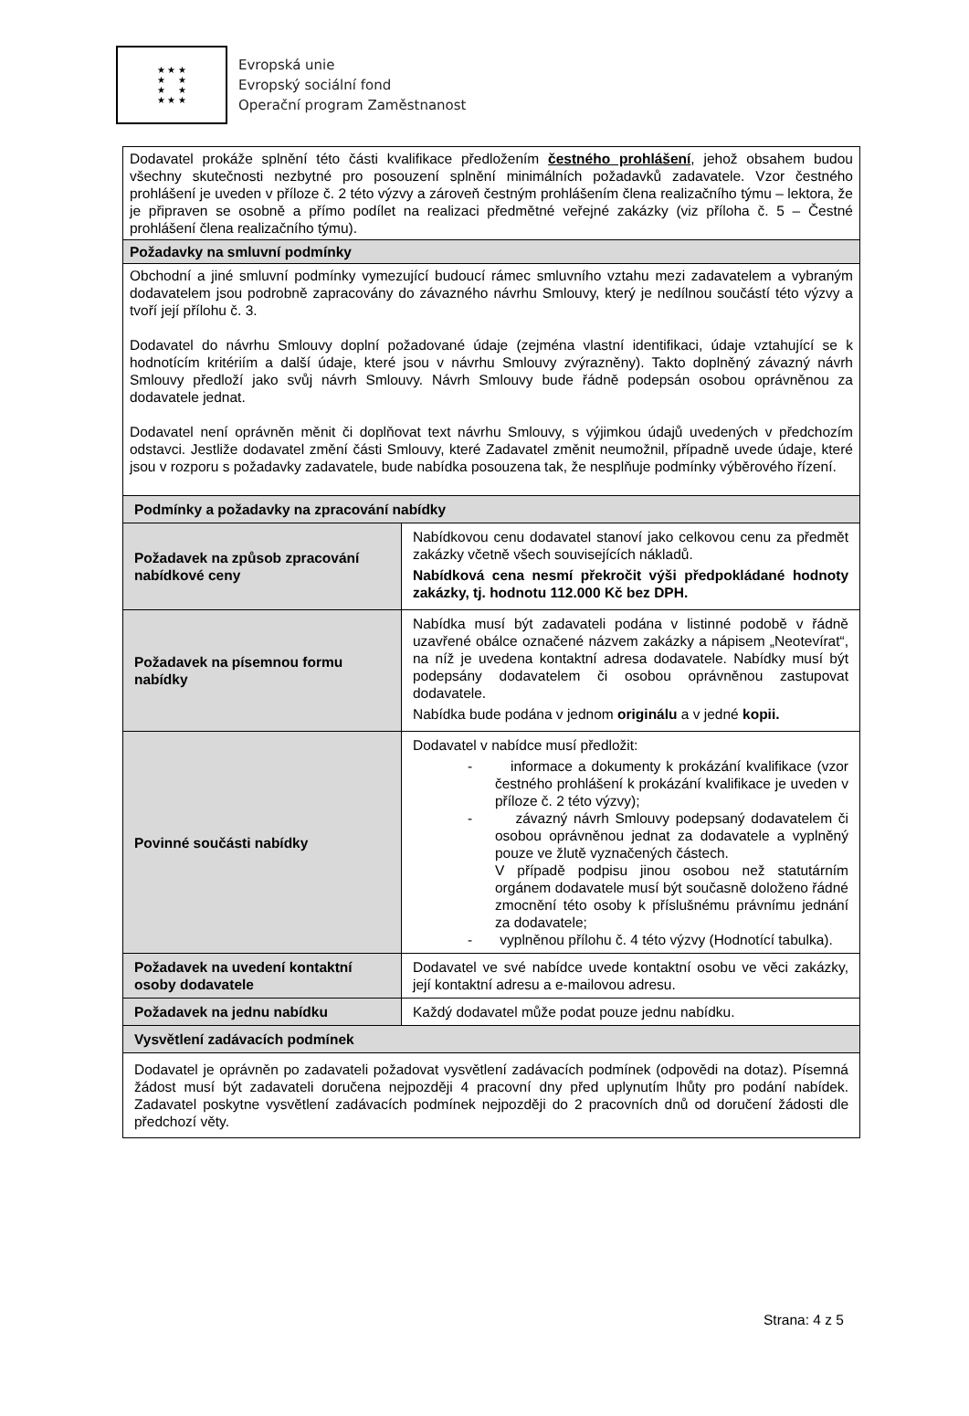★ ★ ★
★ ★
★ ★
★ ★ ★
Evropská unie
Evropský sociální fond
Operační program Zaměstnanost
| Dodavatel prokáže splnění této části kvalifikace předložením čestného prohlášení , jehož obsahem budou všechny skutečnosti nezbytné pro posouzení splnění minimálních požadavků zadavatele. Vzor čestného prohlášení je uveden v příloze č. 2 této výzvy a zároveň čestným prohlášením člena realizačního týmu – lektora, že je připraven se osobně a přímo podílet na realizaci předmětné veřejné zakázky (viz příloha č. 5 – Čestné prohlášení člena realizačního týmu). | |
| Požadavky na smluvní podmínky | |
| Obchodní a jiné smluvní podmínky vymezující budoucí rámec smluvního vztahu mezi zadavatelem a vybraným dodavatelem jsou podrobně zapracovány do závazného návrhu Smlouvy, který je nedílnou součástí této výzvy a tvoří její přílohu č. 3. Dodavatel do návrhu Smlouvy doplní požadované údaje (zejména vlastní identifikaci, údaje vztahující se k hodnotícím kritériím a další údaje, které jsou v návrhu Smlouvy zvýrazněny). Takto doplněný závazný návrh Smlouvy předloží jako svůj návrh Smlouvy. Návrh Smlouvy bude řádně podepsán osobou oprávněnou za dodavatele jednat. Dodavatel není oprávněn měnit či doplňovat text návrhu Smlouvy, s výjimkou údajů uvedených v předchozím odstavci. Jestliže dodavatel změní části Smlouvy, které Zadavatel změnit neumožnil, případně uvede údaje, které jsou v rozporu s požadavky zadavatele, bude nabídka posouzena tak, že nesplňuje podmínky výběrového řízení. | |
| Podmínky a požadavky na zpracování nabídky | |
| Požadavek na způsob zpracování nabídkové ceny | Nabídkovou cenu dodavatel stanoví jako celkovou cenu za předmět zakázky včetně všech souvisejících nákladů. Nabídková cena nesmí překročit výši předpokládané hodnoty zakázky, tj. hodnotu 112.000 Kč bez DPH. |
| Požadavek na písemnou formu nabídky | Nabídka musí být zadavateli podána v listinné podobě v řádně uzavřené obálce označené názvem zakázky a nápisem „Neotevírat“, na níž je uvedena kontaktní adresa dodavatele. Nabídky musí být podepsány dodavatelem či osobou oprávněnou zastupovat dodavatele. Nabídka bude podána v jednom originálu a v jedné kopii. |
| Povinné součásti nabídky | Dodavatel v nabídce musí předložit: - informace a dokumenty k prokázání kvalifikace (vzor čestného prohlášení k prokázání kvalifikace je uveden v příloze č. 2 této výzvy); - závazný návrh Smlouvy podepsaný dodavatelem či osobou oprávněnou jednat za dodavatele a vyplněný pouze ve žlutě vyznačených částech. V případě podpisu jinou osobou než statutárním orgánem dodavatele musí být současně doloženo řádné zmocnění této osoby k příslušnému právnímu jednání za dodavatele; - vyplněnou přílohu č. 4 této výzvy (Hodnotící tabulka). |
| Požadavek na uvedení kontaktní osoby dodavatele | Dodavatel ve své nabídce uvede kontaktní osobu ve věci zakázky, její kontaktní adresu a e-mailovou adresu. |
| Požadavek na jednu nabídku | Každý dodavatel může podat pouze jednu nabídku. |
| Vysvětlení zadávacích podmínek | |
| Dodavatel je oprávněn po zadavateli požadovat vysvětlení zadávacích podmínek (odpovědi na dotaz). Písemná žádost musí být zadavateli doručena nejpozději 4 pracovní dny před uplynutím lhůty pro podání nabídek. Zadavatel poskytne vysvětlení zadávacích podmínek nejpozději do 2 pracovních dnů od doručení žádosti dle předchozí věty. | |
Strana: 4 z 5